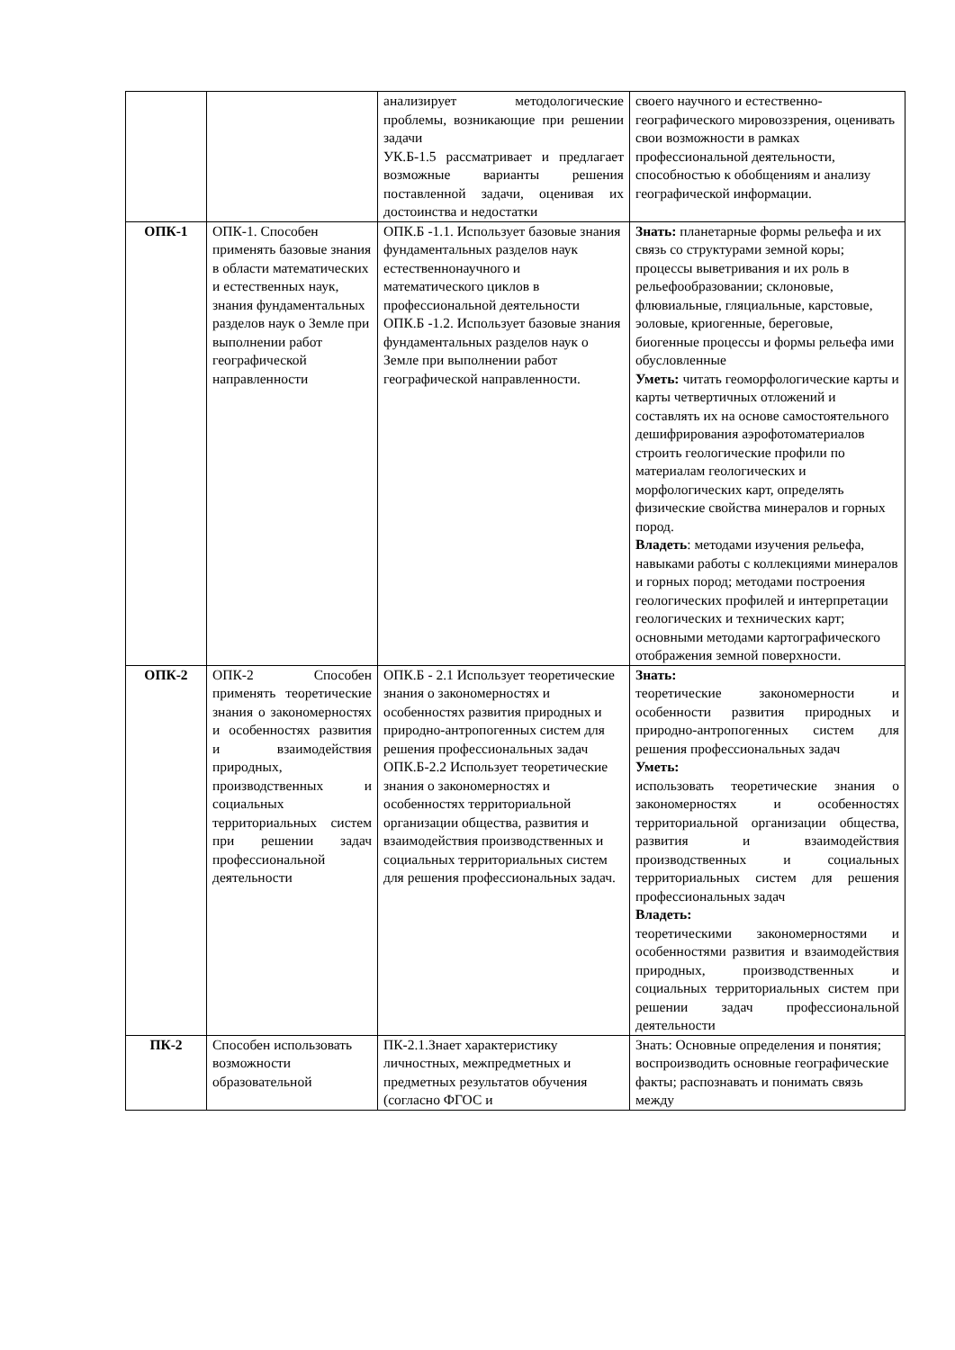| | | анализирует методологические проблемы, возникающие при решении задачи УК.Б-1.5 рассматривает и предлагает возможные варианты решения поставленной задачи, оценивая их достоинства и недостатки | своего научного и естественно-географического мировоззрения, оценивать свои возможности в рамках профессиональной деятельности, способностью к обобщениям и анализу географической информации. |
| ОПК-1 | ОПК-1. Способен применять базовые знания в области математических и естественных наук, знания фундаментальных разделов наук о Земле при выполнении работ географической направленности | ОПК.Б -1.1. Использует базовые знания фундаментальных разделов наук естественнонаучного и математического циклов в профессиональной деятельности ОПК.Б -1.2. Использует базовые знания фундаментальных разделов наук о Земле при выполнении работ географической направленности. | Знать: планетарные формы рельефа и их связь со структурами земной коры; процессы выветривания и их роль в рельефообразовании; склоновые, флювиальные, гляциальные, карстовые, эоловые, криогенные, береговые, биогенные процессы и формы рельефа ими обусловленные Уметь: читать геоморфологические карты и карты четвертичных отложений и составлять их на основе самостоятельного дешифрирования аэрофотоматериалов строить геологические профили по материалам геологических и морфологических карт, определять физические свойства минералов и горных пород. Владеть : методами изучения рельефа, навыками работы с коллекциями минералов и горных пород; методами построения геологических профилей и интерпретации геологических и технических карт; основными методами картографического отображения земной поверхности. |
| ОПК-2 | ОПК-2 Способен применять теоретические знания о закономерностях и особенностях развития и взаимодействия природных, производственных и социальных территориальных систем при решении задач профессиональной деятельности | ОПК.Б - 2.1 Использует теоретические знания о закономерностях и особенностях развития природных и природно-антропогенных систем для решения профессиональных задач ОПК.Б-2.2 Использует теоретические знания о закономерностях и особенностях территориальной организации общества, развития и взаимодействия производственных и социальных территориальных систем для решения профессиональных задач. | Знать: теоретические закономерности и особенности развития природных и природно-антропогенных систем для решения профессиональных задач Уметь: использовать теоретические знания о закономерностях и особенностях территориальной организации общества, развития и взаимодействия производственных и социальных территориальных систем для решения профессиональных задач Владеть: теоретическими закономерностями и особенностями развития и взаимодействия природных, производственных и социальных территориальных систем при решении задач профессиональной деятельности |
| ПК-2 | Способен использовать возможности образовательной | ПК-2.1.Знает характеристику личностных, межпредметных и предметных результатов обучения (согласно ФГОС и | Знать: Основные определения и понятия; воспроизводить основные географические факты; распознавать и понимать связь между |